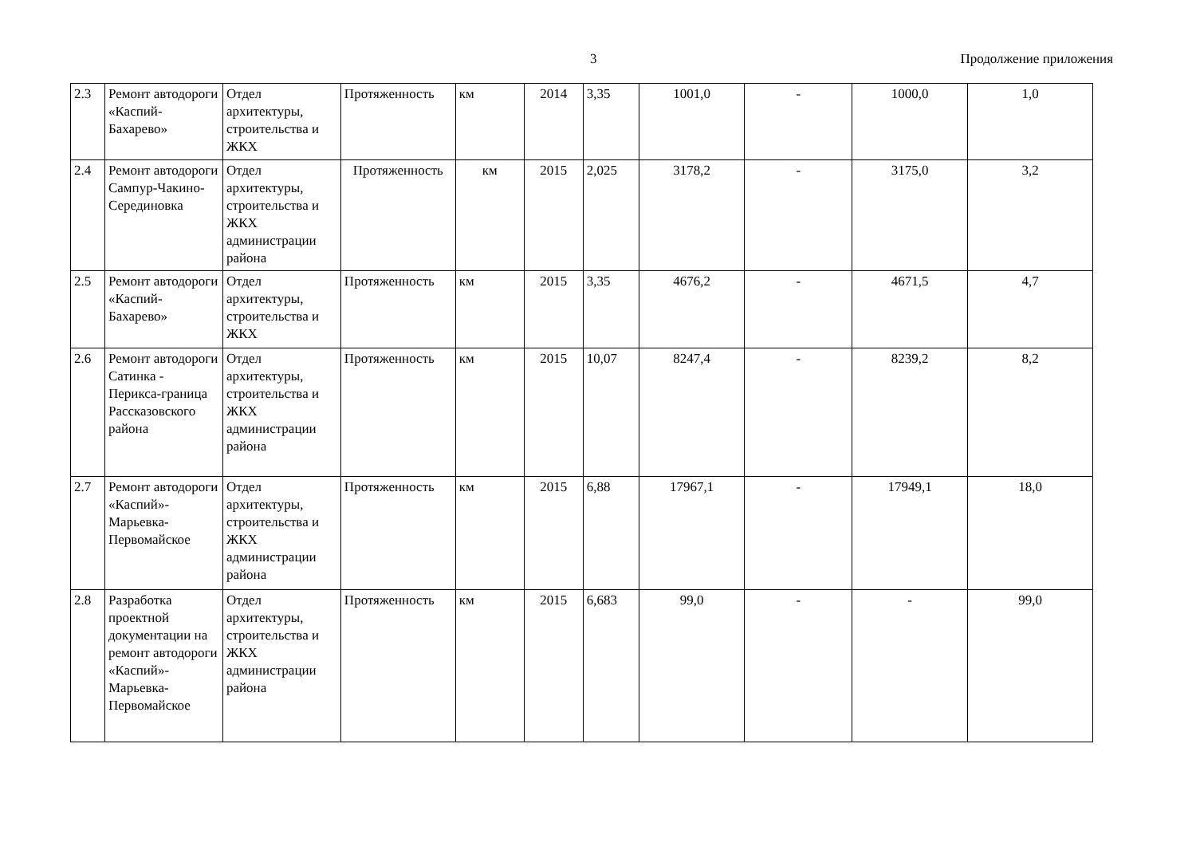3 Продолжение приложения
| 2.3 | Ремонт автодороги «Каспий-Бахарево» | Отдел архитектуры, строительства и ЖКХ | Протяженность | км | 2014 | 3,35 | 1001,0 | - | 1000,0 | 1,0 |
| 2.4 | Ремонт автодороги Сампур-Чакино-Серединовка | Отдел архитектуры, строительства и ЖКХ администрации района | Протяженность | км | 2015 | 2,025 | 3178,2 | - | 3175,0 | 3,2 |
| 2.5 | Ремонт автодороги «Каспий-Бахарево» | Отдел архитектуры, строительства и ЖКХ | Протяженность | км | 2015 | 3,35 | 4676,2 | - | 4671,5 | 4,7 |
| 2.6 | Ремонт автодороги Сатинка - Перикса-граница Рассказовского района | Отдел архитектуры, строительства и ЖКХ администрации района | Протяженность | км | 2015 | 10,07 | 8247,4 | - | 8239,2 | 8,2 |
| 2.7 | Ремонт автодороги «Каспий»-Марьевка-Первомайское | Отдел архитектуры, строительства и ЖКХ администрации района | Протяженность | км | 2015 | 6,88 | 17967,1 | - | 17949,1 | 18,0 |
| 2.8 | Разработка проектной документации на ремонт автодороги «Каспий»-Марьевка-Первомайское | Отдел архитектуры, строительства и ЖКХ администрации района | Протяженность | км | 2015 | 6,683 | 99,0 | - | - | 99,0 |